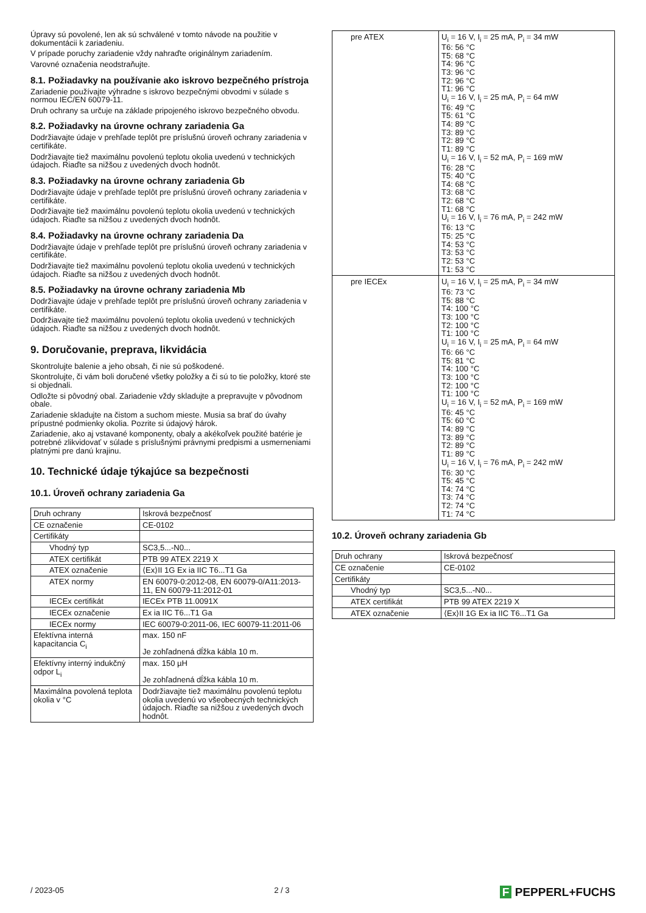Úpravy sú povolené, len ak sú schválené v tomto návode na použitie v dokumentácii k zariadeniu.
V prípade poruchy zariadenie vždy nahraďte originálnym zariadením.
Varovné označenia neodstraňujte.
8.1. Požiadavky na používanie ako iskrovo bezpečného prístroja
Zariadenie používajte výhradne s iskrovo bezpečnými obvodmi v súlade s normou IEC/EN 60079-11.
Druh ochrany sa určuje na základe pripojeného iskrovo bezpečného obvodu.
8.2. Požiadavky na úrovne ochrany zariadenia Ga
Dodržiavajte údaje v prehľade teplôt pre príslušnú úroveň ochrany zariadenia v certifikáte.
Dodržiavajte tiež maximálnu povolenú teplotu okolia uvedenú v technických údajoch. Riaďte sa nižšou z uvedených dvoch hodnôt.
8.3. Požiadavky na úrovne ochrany zariadenia Gb
Dodržiavajte údaje v prehľade teplôt pre príslušnú úroveň ochrany zariadenia v certifikáte.
Dodržiavajte tiež maximálnu povolenú teplotu okolia uvedenú v technických údajoch. Riaďte sa nižšou z uvedených dvoch hodnôt.
8.4. Požiadavky na úrovne ochrany zariadenia Da
Dodržiavajte údaje v prehľade teplôt pre príslušnú úroveň ochrany zariadenia v certifikáte.
Dodržiavajte tiež maximálnu povolenú teplotu okolia uvedenú v technických údajoch. Riaďte sa nižšou z uvedených dvoch hodnôt.
8.5. Požiadavky na úrovne ochrany zariadenia Mb
Dodržiavajte údaje v prehľade teplôt pre príslušnú úroveň ochrany zariadenia v certifikáte.
Dodržiavajte tiež maximálnu povolenú teplotu okolia uvedenú v technických údajoch. Riaďte sa nižšou z uvedených dvoch hodnôt.
9. Doručovanie, preprava, likvidácia
Skontrolujte balenie a jeho obsah, či nie sú poškodené.
Skontrolujte, či vám boli doručené všetky položky a či sú to tie položky, ktoré ste si objednali.
Odložte si pôvodný obal. Zariadenie vždy skladujte a prepravujte v pôvodnom obale.
Zariadenie skladujte na čistom a suchom mieste. Musia sa brať do úvahy prípustné podmienky okolia. Pozrite si údajový hárok.
Zariadenie, ako aj vstavané komponenty, obaly a akékoľvek použité batérie je potrebné zlikvidovať v súlade s príslušnými právnymi predpismi a usmerneniami platnými pre danú krajinu.
10. Technické údaje týkajúce sa bezpečnosti
10.1. Úroveň ochrany zariadenia Ga
| Druh ochrany | Iskrová bezpečnosť |
| CE označenie | CE-0102 |
| Certifikáty | |
| Vhodný typ | SC3,5...-N0... |
| ATEX certifikát | PTB 99 ATEX 2219 X |
| ATEX označenie | ⟨Ex⟩II 1G Ex ia IIC T6...T1 Ga |
| ATEX normy | EN 60079-0:2012-08, EN 60079-0/A11:2013-11, EN 60079-11:2012-01 |
| IECEx certifikát | IECEx PTB 11.0091X |
| IECEx označenie | Ex ia IIC T6...T1 Ga |
| IECEx normy | IEC 60079-0:2011-06, IEC 60079-11:2011-06 |
| Efektívna interná kapacitancia C<sub>i</sub> | max. 150 nF Je zohľadnená dĺžka kábla 10 m. |
| Efektívny interný indukčný odpor L<sub>i</sub> | max. 150 µH Je zohľadnená dĺžka kábla 10 m. |
| Maximálna povolená teplota okolia v °C | Dodržiavajte tiež maximálnu povolenú teplotu okolia uvedenú vo všeobecných technických údajoch. Riaďte sa nižšou z uvedených dvoch hodnôt. |
| pre ATEX | U<sub>i</sub> = 16 V, I<sub>i</sub> = 25 mA, P<sub>i</sub> = 34 mW T6: 56 °C T5: 68 °C T4: 96 °C T3: 96 °C T2: 96 °C T1: 96 °C U<sub>i</sub> = 16 V, I<sub>i</sub> = 25 mA, P<sub>i</sub> = 64 mW T6: 49 °C T5: 61 °C T4: 89 °C T3: 89 °C T2: 89 °C T1: 89 °C U<sub>i</sub> = 16 V, I<sub>i</sub> = 52 mA, P<sub>i</sub> = 169 mW T6: 28 °C T5: 40 °C T4: 68 °C T3: 68 °C T2: 68 °C T1: 68 °C U<sub>i</sub> = 16 V, I<sub>i</sub> = 76 mA, P<sub>i</sub> = 242 mW T6: 13 °C T5: 25 °C T4: 53 °C T3: 53 °C T2: 53 °C T1: 53 °C |
| pre IECEx | U<sub>i</sub> = 16 V, I<sub>i</sub> = 25 mA, P<sub>i</sub> = 34 mW T6: 73 °C T5: 88 °C T4: 100 °C T3: 100 °C T2: 100 °C T1: 100 °C U<sub>i</sub> = 16 V, I<sub>i</sub> = 25 mA, P<sub>i</sub> = 64 mW T6: 66 °C T5: 81 °C T4: 100 °C T3: 100 °C T2: 100 °C T1: 100 °C U<sub>i</sub> = 16 V, I<sub>i</sub> = 52 mA, P<sub>i</sub> = 169 mW T6: 45 °C T5: 60 °C T4: 89 °C T3: 89 °C T2: 89 °C T1: 89 °C U<sub>i</sub> = 16 V, I<sub>i</sub> = 76 mA, P<sub>i</sub> = 242 mW T6: 30 °C T5: 45 °C T4: 74 °C T3: 74 °C T2: 74 °C T1: 74 °C |
10.2. Úroveň ochrany zariadenia Gb
| Druh ochrany | Iskrová bezpečnosť |
| CE označenie | CE-0102 |
| Certifikáty | |
| Vhodný typ | SC3,5...-N0... |
| ATEX certifikát | PTB 99 ATEX 2219 X |
| ATEX označenie | ⟨Ex⟩II 1G Ex ia IIC T6...T1 Ga |
/ 2023-05 2 / 3 F PEPPERL+FUCHS